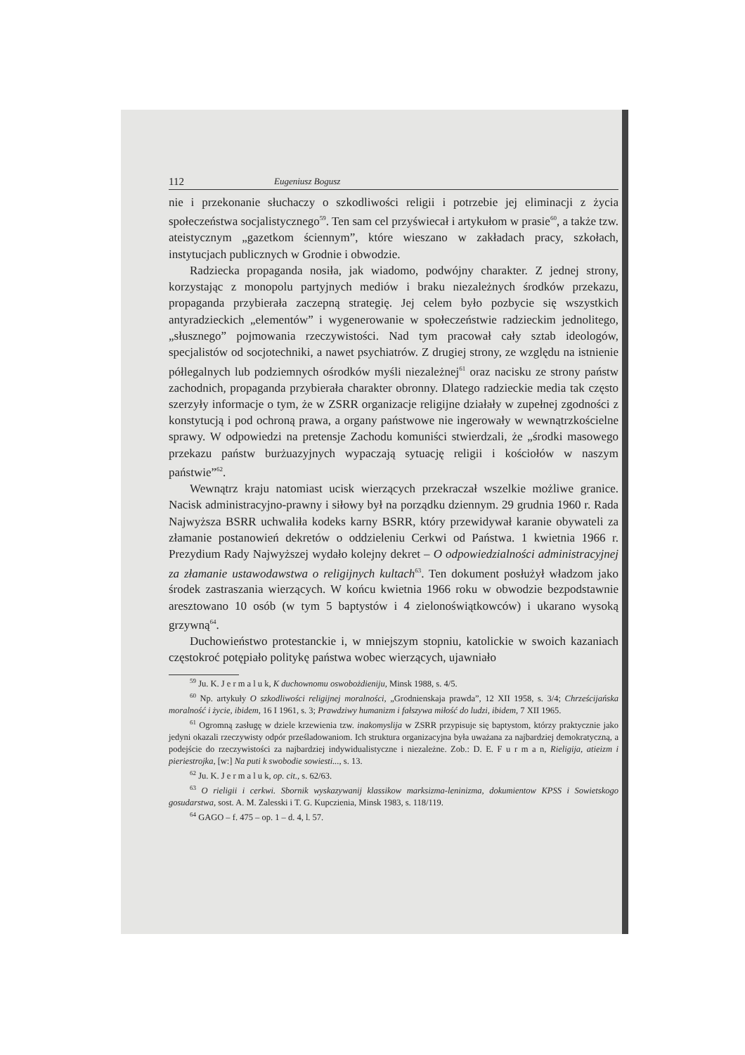112 Eugeniusz Bogusz
nie i przekonanie słuchaczy o szkodliwości religii i potrzebie jej eliminacji z życia społeczeństwa socjalistycznego<sup>59</sup>. Ten sam cel przyświecał i artykułom w prasie<sup>60</sup>, a także tzw. ateistycznym „gazetkom ściennym”, które wieszano w zakładach pracy, szkołach, instytucjach publicznych w Grodnie i obwodzie.
Radziecka propaganda nosiła, jak wiadomo, podwójny charakter. Z jednej strony, korzystając z monopolu partyjnych mediów i braku niezależnych środków przekazu, propaganda przybierała zaczepną strategię. Jej celem było pozbycie się wszystkich antyradzieckich „elementów” i wygenerowanie w społeczeństwie radzieckim jednolitego, „słusznego” pojmowania rzeczywistości. Nad tym pracował cały sztab ideologów, specjalistów od socjotechniki, a nawet psychiatrów. Z drugiej strony, ze względu na istnienie półlegalnych lub podziemnych ośrodków myśli niezależnej<sup>61</sup> oraz nacisku ze strony państw zachodnich, propaganda przybierała charakter obronny. Dlatego radzieckie media tak często szerzyły informacje o tym, że w ZSRR organizacje religijne działały w zupełnej zgodności z konstytucją i pod ochroną prawa, a organy państwowe nie ingerowały w wewnątrzkościelne sprawy. W odpowiedzi na pretensje Zachodu komuniści stwierdzali, że „środki masowego przekazu państw burżuazyjnych wypaczają sytuację religii i kościołów w naszym państwie”<sup>62</sup>.
Wewnątrz kraju natomiast ucisk wierzących przekraczał wszelkie możliwe granice. Nacisk administracyjno-prawny i siłowy był na porządku dziennym. 29 grudnia 1960 r. Rada Najwyższa BSRR uchwaliła kodeks karny BSRR, który przewidywał karanie obywateli za złamanie postanowień dekretów o oddzieleniu Cerkwi od Państwa. 1 kwietnia 1966 r. Prezydium Rady Najwyższej wydało kolejny dekret – O odpowiedzialności administracyjnej za złamanie ustawodawstwa o religijnych kultach<sup>63</sup>. Ten dokument posłużył władzom jako środek zastraszania wierzących. W końcu kwietnia 1966 roku w obwodzie bezpodstawnie aresztowano 10 osób (w tym 5 baptystów i 4 zielonoświątkowców) i ukarano wysoką grzywną<sup>64</sup>.
Duchowieństwo protestanckie i, w mniejszym stopniu, katolickie w swoich kazaniach częstokroć potępiało politykę państwa wobec wierzących, ujawniało
<sup>59</sup> Ju. K. J e r m a l u k, K duchownomu oswobożdieniju, Minsk 1988, s. 4/5.
<sup>60</sup> Np. artykuły O szkodliwości religijnej moralności, „Grodnienskaja prawda”, 12 XII 1958, s. 3/4; Chrześcijańska moralność i życie, ibidem, 16 I 1961, s. 3; Prawdziwy humanizm i fałszywa miłość do ludzi, ibidem, 7 XII 1965.
<sup>61</sup> Ogromną zasługę w dziele krzewienia tzw. inakomyslija w ZSRR przypisuje się baptystom, którzy praktycznie jako jedyni okazali rzeczywisty odpór prześladowaniom. Ich struktura organizacyjna była uważana za najbardziej demokratyczną, a podejście do rzeczywistości za najbardziej indywidualistyczne i niezależne. Zob.: D. E. F u r m a n, Rieligija, atieizm i pieriestrojka, [w:] Na puti k swobodie sowiesti..., s. 13.
<sup>62</sup> Ju. K. J e r m a l u k, op. cit., s. 62/63.
<sup>63</sup> O rieligii i cerkwi. Sbornik wyskazywanij klassikow marksizma-leninizma, dokumientow KPSS i Sowietskogo gosudarstwa, sost. A. M. Zalesski i T. G. Kupczienia, Minsk 1983, s. 118/119.
<sup>64</sup> GAGO – f. 475 – op. 1 – d. 4, l. 57.